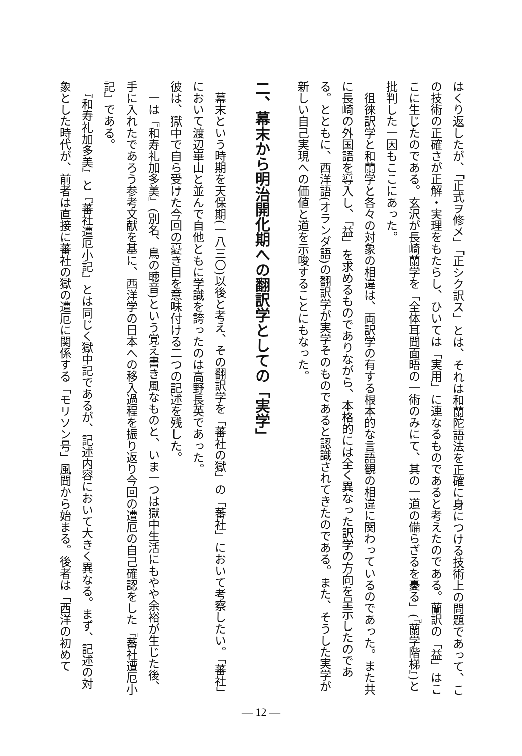はくり返したが、「正式ヲ修メ」「正シク訳ス」とは、それは和蘭陀語法を正確に身につける技術上の問題であって、この技術の正確さが正解・実理をもたらし、ひいては「実用」に連なるものであると考えたのである。蘭訳の「益」はここに生じたのである。玄沢が長崎蘭学を「全体耳聞面晤の一術のみにて、其の一道の備らざるを憂る」(『蘭学階梯』)と批判した一因もここにあった。
　徂徠訳学と和蘭学と各々の対象の相違は、両訳学の有する根本的な言語観の相違に関わっているのであった。また共に長崎の外国語を導入し、「益」を求めるものでありながら、本格的には全く異なった訳学の方向を呈示したのである。とともに、西洋語(オランダ語)の翻訳学が実学そのものであると認識されてきたのである。また、そうした実学が新しい自己実現への価値と道を示唆することにもなった。
二、幕末から明治開化期への翻訳学としての「実学」
　幕末という時期を天保期(一八三〇)以後と考え、その翻訳学を「蕃社の獄」の「蕃社」において考察したい。「蕃社」において渡辺崋山と並んで自他ともに学識を誇ったのは高野長英であった。
彼は、獄中で自ら受けた今回の憂き目を意味付ける二つの記述を残した。
　一は『和寿礼加多美』(別名、鳥の聴音)という覚え書き風なものと、いま一つは獄中生活にもやや余裕が生じた後、手に入れたであろう参考文献を基に、西洋学の日本への移入過程を振り返り今回の遭厄の自己確認をした『蕃社遭厄小記』である。
　『和寿礼加多美』と『蕃社遭厄小記』とは同じく獄中記であるが、記述内容において大きく異なる。まず、記述の対象とした時代が、前者は直接に蕃社の獄の遭厄に関係する「モリソン号」風聞から始まる。後者は「西洋の初めて
— 12 —